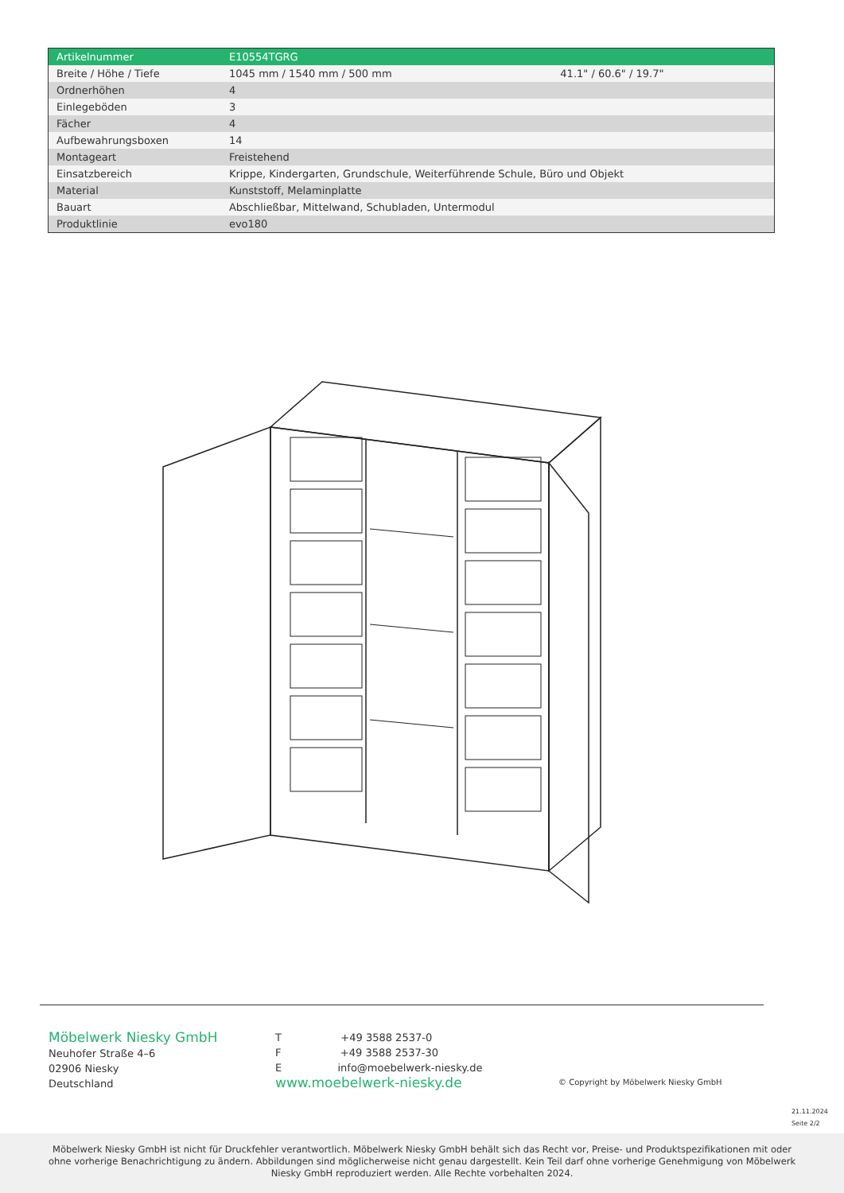| Artikelnummer | E10554TGRG | |
| Breite / Höhe / Tiefe | 1045 mm / 1540 mm / 500 mm | 41.1" / 60.6" / 19.7" |
| Ordnerhöhen | 4 | |
| Einlegeböden | 3 | |
| Fächer | 4 | |
| Aufbewahrungsboxen | 14 | |
| Montageart | Freistehend | |
| Einsatzbereich | Krippe, Kindergarten, Grundschule, Weiterführende Schule, Büro und Objekt | |
| Material | Kunststoff, Melaminplatte | |
| Bauart | Abschließbar, Mittelwand, Schubladen, Untermodul | |
| Produktlinie | evo180 | |
Möbelwerk Niesky GmbH
Neuhofer Straße 4–6
02906 Niesky
Deutschland
T +49 3588 2537-0
F +49 3588 2537-30
E info@moebelwerk-niesky.de
www.moebelwerk-niesky.de
© Copyright by Möbelwerk Niesky GmbH
21.11.2024
Seite 2/2
Möbelwerk Niesky GmbH ist nicht für Druckfehler verantwortlich. Möbelwerk Niesky GmbH behält sich das Recht vor, Preise- und Produktspezifikationen mit oder ohne vorherige Benachrichtigung zu ändern. Abbildungen sind möglicherweise nicht genau dargestellt. Kein Teil darf ohne vorherige Genehmigung von Möbelwerk Niesky GmbH reproduziert werden. Alle Rechte vorbehalten 2024.